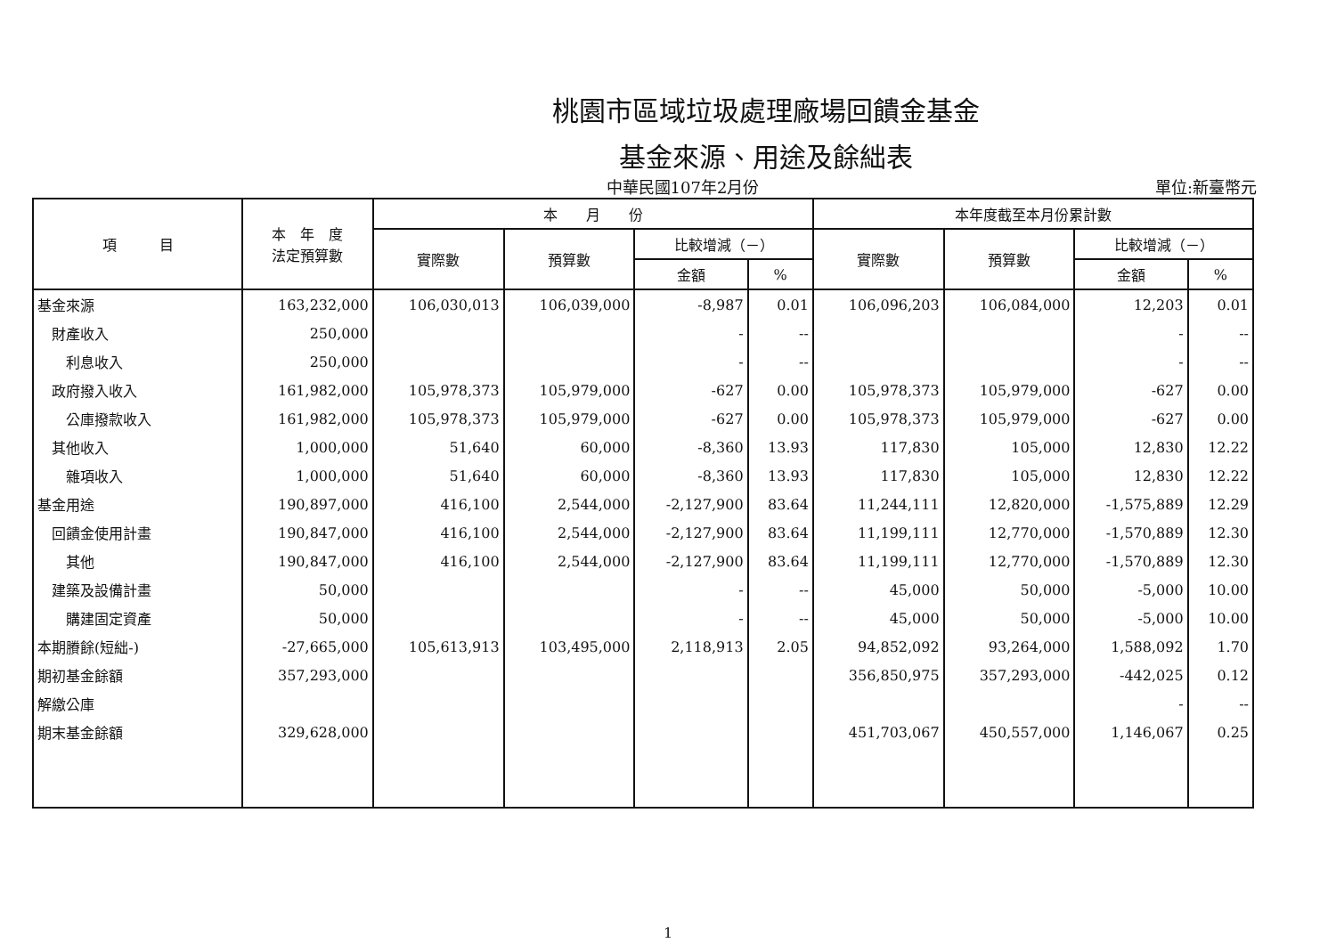桃園市區域垃圾處理廠場回饋金基金
基金來源、用途及餘絀表
中華民國107年2月份 單位:新臺幣元
| 項 目 | 本 年 度 法定預算數 | 本 月 份 | | | | 本年度截至本月份累計數 | | | |
| --- | --- | --- | --- | --- | --- | --- | --- | --- | --- |
| | | 實際數 | 預算數 | 比較增減（－） | | 實際數 | 預算數 | 比較增減（－） | |
| | | | | 金額 | % | | | 金額 | % |
| 基金來源 | 163,232,000 | 106,030,013 | 106,039,000 | -8,987 | 0.01 | 106,096,203 | 106,084,000 | 12,203 | 0.01 |
| 財產收入 | 250,000 | | | - | -- | | | - | -- |
| 利息收入 | 250,000 | | | - | -- | | | - | -- |
| 政府撥入收入 | 161,982,000 | 105,978,373 | 105,979,000 | -627 | 0.00 | 105,978,373 | 105,979,000 | -627 | 0.00 |
| 公庫撥款收入 | 161,982,000 | 105,978,373 | 105,979,000 | -627 | 0.00 | 105,978,373 | 105,979,000 | -627 | 0.00 |
| 其他收入 | 1,000,000 | 51,640 | 60,000 | -8,360 | 13.93 | 117,830 | 105,000 | 12,830 | 12.22 |
| 雜項收入 | 1,000,000 | 51,640 | 60,000 | -8,360 | 13.93 | 117,830 | 105,000 | 12,830 | 12.22 |
| 基金用途 | 190,897,000 | 416,100 | 2,544,000 | -2,127,900 | 83.64 | 11,244,111 | 12,820,000 | -1,575,889 | 12.29 |
| 回饋金使用計畫 | 190,847,000 | 416,100 | 2,544,000 | -2,127,900 | 83.64 | 11,199,111 | 12,770,000 | -1,570,889 | 12.30 |
| 其他 | 190,847,000 | 416,100 | 2,544,000 | -2,127,900 | 83.64 | 11,199,111 | 12,770,000 | -1,570,889 | 12.30 |
| 建築及設備計畫 | 50,000 | | | - | -- | 45,000 | 50,000 | -5,000 | 10.00 |
| 購建固定資產 | 50,000 | | | - | -- | 45,000 | 50,000 | -5,000 | 10.00 |
| 本期賸餘(短絀-) | -27,665,000 | 105,613,913 | 103,495,000 | 2,118,913 | 2.05 | 94,852,092 | 93,264,000 | 1,588,092 | 1.70 |
| 期初基金餘額 | 357,293,000 | | | | | 356,850,975 | 357,293,000 | -442,025 | 0.12 |
| 解繳公庫 | | | | | | | | - | -- |
| 期末基金餘額 | 329,628,000 | | | | | 451,703,067 | 450,557,000 | 1,146,067 | 0.25 |
1